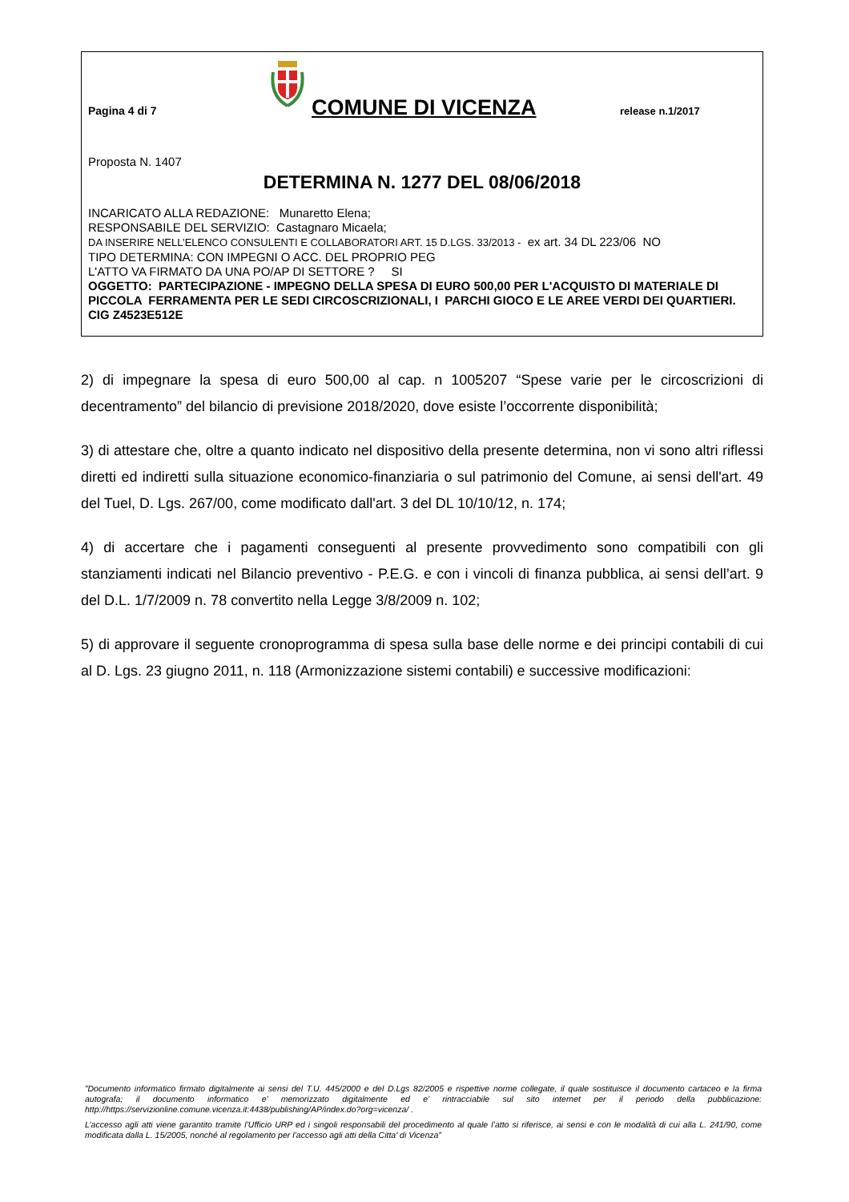Pagina 4 di 7
COMUNE DI VICENZA
release n.1/2017
Proposta N. 1407
DETERMINA N. 1277 DEL 08/06/2018
INCARICATO ALLA REDAZIONE: Munaretto Elena;
RESPONSABILE DEL SERVIZIO: Castagnaro Micaela;
DA INSERIRE NELL’ELENCO CONSULENTI E COLLABORATORI ART. 15 D.LGS. 33/2013 - ex art. 34 DL 223/06 NO
TIPO DETERMINA: CON IMPEGNI O ACC. DEL PROPRIO PEG
L'ATTO VA FIRMATO DA UNA PO/AP DI SETTORE ? SI
OGGETTO: PARTECIPAZIONE - IMPEGNO DELLA SPESA DI EURO 500,00 PER L'ACQUISTO DI MATERIALE DI PICCOLA FERRAMENTA PER LE SEDI CIRCOSCRIZIONALI, I PARCHI GIOCO E LE AREE VERDI DEI QUARTIERI. CIG Z4523E512E
2) di impegnare la spesa di euro 500,00 al cap. n 1005207 “Spese varie per le circoscrizioni di decentramento” del bilancio di previsione 2018/2020, dove esiste l’occorrente disponibilità;
3) di attestare che, oltre a quanto indicato nel dispositivo della presente determina, non vi sono altri riflessi diretti ed indiretti sulla situazione economico-finanziaria o sul patrimonio del Comune, ai sensi dell'art. 49 del Tuel, D. Lgs. 267/00, come modificato dall'art. 3 del DL 10/10/12, n. 174;
4) di accertare che i pagamenti conseguenti al presente provvedimento sono compatibili con gli stanziamenti indicati nel Bilancio preventivo - P.E.G. e con i vincoli di finanza pubblica, ai sensi dell’art. 9 del D.L. 1/7/2009 n. 78 convertito nella Legge 3/8/2009 n. 102;
5) di approvare il seguente cronoprogramma di spesa sulla base delle norme e dei principi contabili di cui al D. Lgs. 23 giugno 2011, n. 118 (Armonizzazione sistemi contabili) e successive modificazioni:
”Documento informatico firmato digitalmente ai sensi del T.U. 445/2000 e del D.Lgs 82/2005 e rispettive norme collegate, il quale sostituisce il documento cartaceo e la firma autografa; il documento informatico e’ memorizzato digitalmente ed e’ rintracciabile sul sito internet per il periodo della pubblicazione: http://https://servizionline.comune.vicenza.it:4438/publishing/AP/index.do?org=vicenza/ .
L’accesso agli atti viene garantito tramite l’Ufficio URP ed i singoli responsabili del procedimento al quale l’atto si riferisce, ai sensi e con le modalità di cui alla L. 241/90, come modificata dalla L. 15/2005, nonché al regolamento per l’accesso agli atti della Citta' di Vicenza”